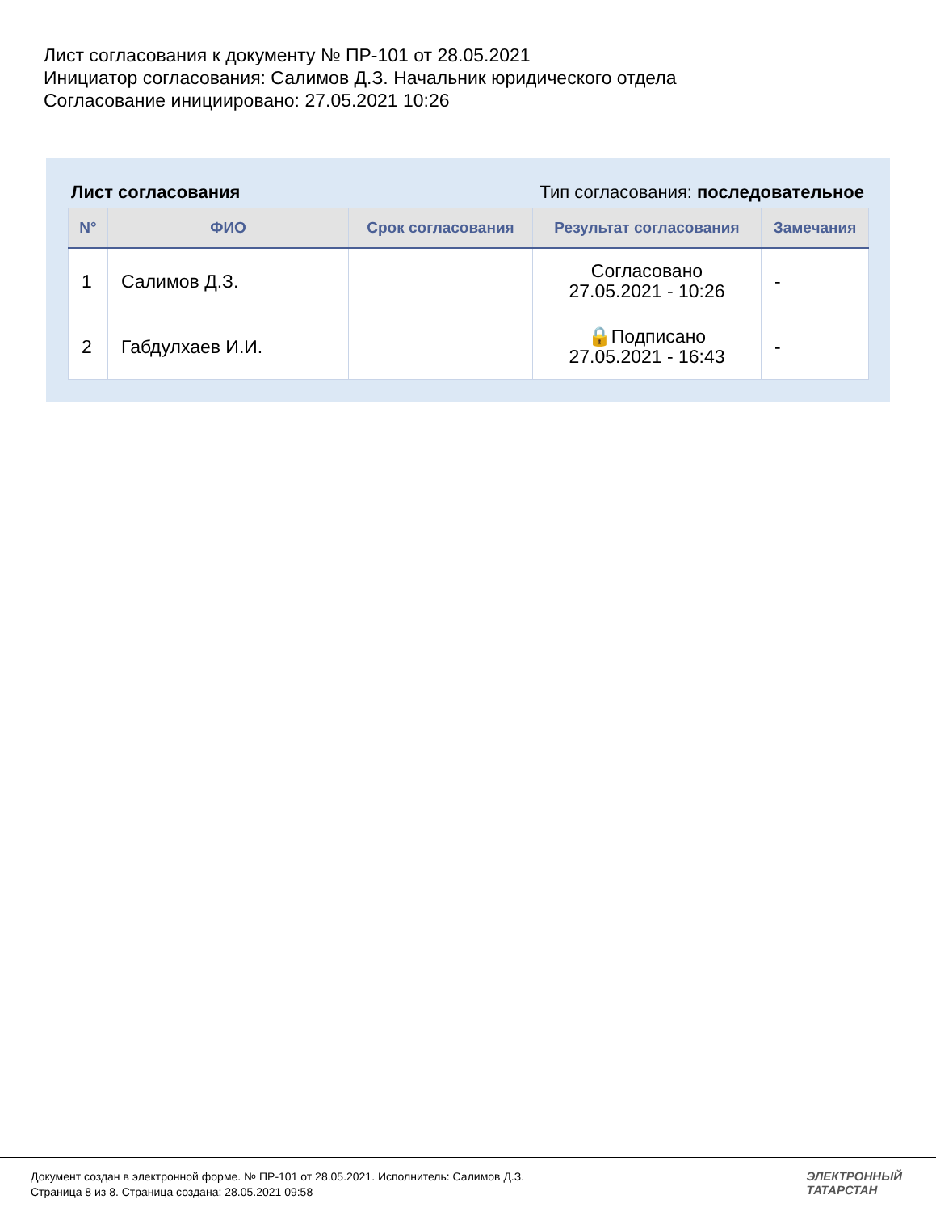Лист согласования к документу № ПР-101 от 28.05.2021
Инициатор согласования: Салимов Д.З. Начальник юридического отдела
Согласование инициировано: 27.05.2021 10:26
Лист согласования Тип согласования: последовательное
| N° | ФИО | Срок согласования | Результат согласования | Замечания |
| --- | --- | --- | --- | --- |
| 1 | Салимов Д.З. | | Согласовано 27.05.2021 - 10:26 | - |
| 2 | Габдулхаев И.И. | | 🔒Подписано 27.05.2021 - 16:43 | - |
Документ создан в электронной форме. № ПР-101 от 28.05.2021. Исполнитель: Салимов Д.З.
Страница 8 из 8. Страница создана: 28.05.2021 09:58
ЭЛЕКТРОННЫЙ
ТАТАРСТАН